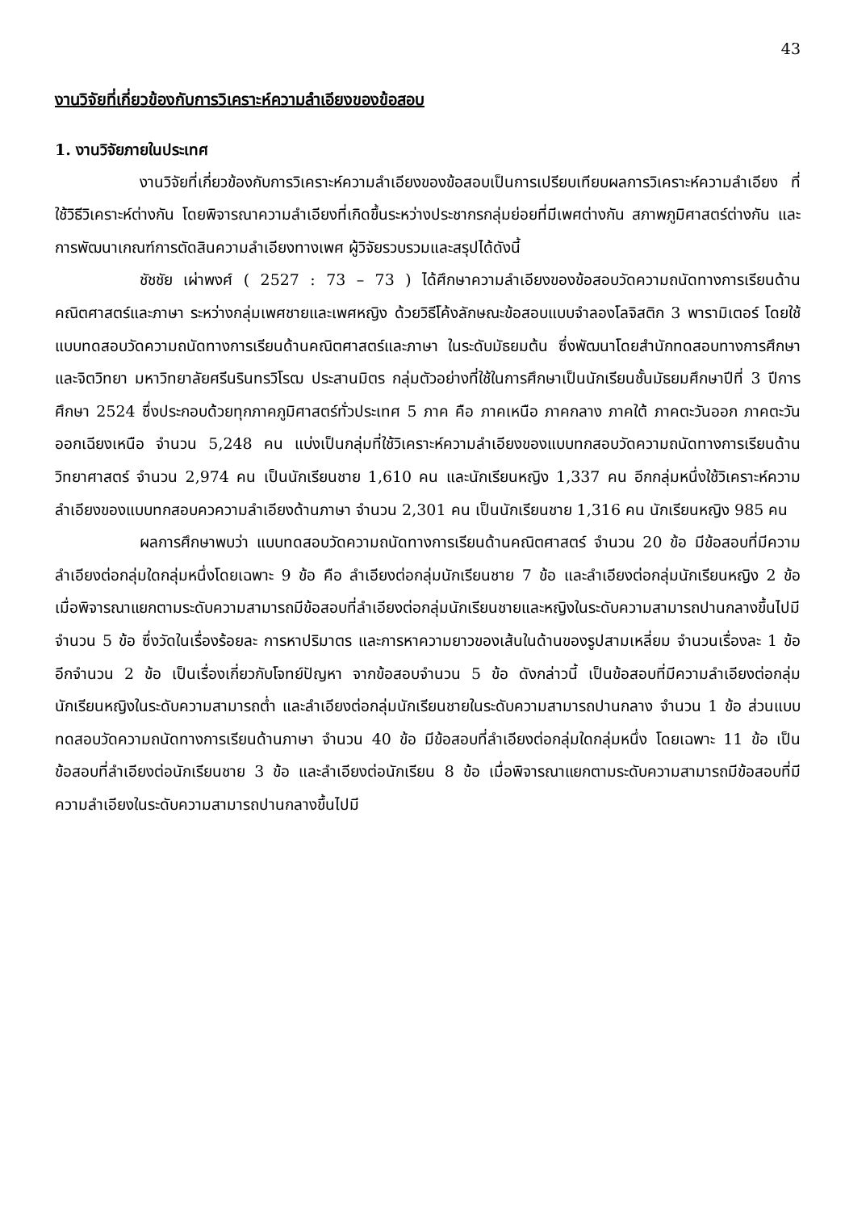43
งานวิจัยที่เกี่ยวข้องกับการวิเคราะห์ความลำเอียงของข้อสอบ
1. งานวิจัยภายในประเทศ
งานวิจัยที่เกี่ยวข้องกับการวิเคราะห์ความลำเอียงของข้อสอบเป็นการเปรียบเทียบผลการวิเคราะห์ความลำเอียง ที่ใช้วิธีวิเคราะห์ต่างกัน โดยพิจารณาความลำเอียงที่เกิดขึ้นระหว่างประชากรกลุ่มย่อยที่มีเพศต่างกัน สภาพภูมิศาสตร์ต่างกัน และการพัฒนาเกณฑ์การตัดสินความลำเอียงทางเพศ ผู้วิจัยรวบรวมและสรุปได้ดังนี้
ชัชชัย เผ่าพงศ์ ( 2527 : 73 – 73 ) ได้ศึกษาความลำเอียงของข้อสอบวัดความถนัดทางการเรียนด้านคณิตศาสตร์และภาษา ระหว่างกลุ่มเพศชายและเพศหญิง ด้วยวิธีโค้งลักษณะข้อสอบแบบจำลองโลจิสติก 3 พารามิเตอร์ โดยใช้แบบทดสอบวัดความถนัดทางการเรียนด้านคณิตศาสตร์และภาษา ในระดับมัธยมต้น ซึ่งพัฒนาโดยสำนักทดสอบทางการศึกษาและจิตวิทยา มหาวิทยาลัยศรีนรินทรวิโรฒ ประสานมิตร กลุ่มตัวอย่างที่ใช้ในการศึกษาเป็นนักเรียนชั้นมัธยมศึกษาปีที่ 3 ปีการศึกษา 2524 ซึ่งประกอบด้วยทุกภาคภูมิศาสตร์ทั่วประเทศ 5 ภาค คือ ภาคเหนือ ภาคกลาง ภาคใต้ ภาคตะวันออก ภาคตะวันออกเฉียงเหนือ จำนวน 5,248 คน แบ่งเป็นกลุ่มที่ใช้วิเคราะห์ความลำเอียงของแบบทกสอบวัดความถนัดทางการเรียนด้านวิทยาศาสตร์ จำนวน 2,974 คน เป็นนักเรียนชาย 1,610 คน และนักเรียนหญิง 1,337 คน อีกกลุ่มหนึ่งใช้วิเคราะห์ความลำเอียงของแบบทกสอบควความลำเอียงด้านภาษา จำนวน 2,301 คน เป็นนักเรียนชาย 1,316 คน นักเรียนหญิง 985 คน
ผลการศึกษาพบว่า แบบทดสอบวัดความถนัดทางการเรียนด้านคณิตศาสตร์ จำนวน 20 ข้อ มีข้อสอบที่มีความลำเอียงต่อกลุ่มใดกลุ่มหนึ่งโดยเฉพาะ 9 ข้อ คือ ลำเอียงต่อกลุ่มนักเรียนชาย 7 ข้อ และลำเอียงต่อกลุ่มนักเรียนหญิง 2 ข้อ เมื่อพิจารณาแยกตามระดับความสามารถมีข้อสอบที่ลำเอียงต่อกลุ่มนักเรียนชายและหญิงในระดับความสามารถปานกลางขึ้นไปมี จำนวน 5 ข้อ ซึ่งวัดในเรื่องร้อยละ การหาปริมาตร และการหาความยาวของเส้นในด้านของรูปสามเหลี่ยม จำนวนเรื่องละ 1 ข้อ อีกจำนวน 2 ข้อ เป็นเรื่องเกี่ยวกับโจทย์ปัญหา จากข้อสอบจำนวน 5 ข้อ ดังกล่าวนี้ เป็นข้อสอบที่มีความลำเอียงต่อกลุ่มนักเรียนหญิงในระดับความสามารถต่ำ และลำเอียงต่อกลุ่มนักเรียนชายในระดับความสามารถปานกลาง จำนวน 1 ข้อ ส่วนแบบทดสอบวัดความถนัดทางการเรียนด้านภาษา จำนวน 40 ข้อ มีข้อสอบที่ลำเอียงต่อกลุ่มใดกลุ่มหนึ่ง โดยเฉพาะ 11 ข้อ เป็นข้อสอบที่ลำเอียงต่อนักเรียนชาย 3 ข้อ และลำเอียงต่อนักเรียน 8 ข้อ เมื่อพิจารณาแยกตามระดับความสามารถมีข้อสอบที่มีความลำเอียงในระดับความสามารถปานกลางขึ้นไปมี